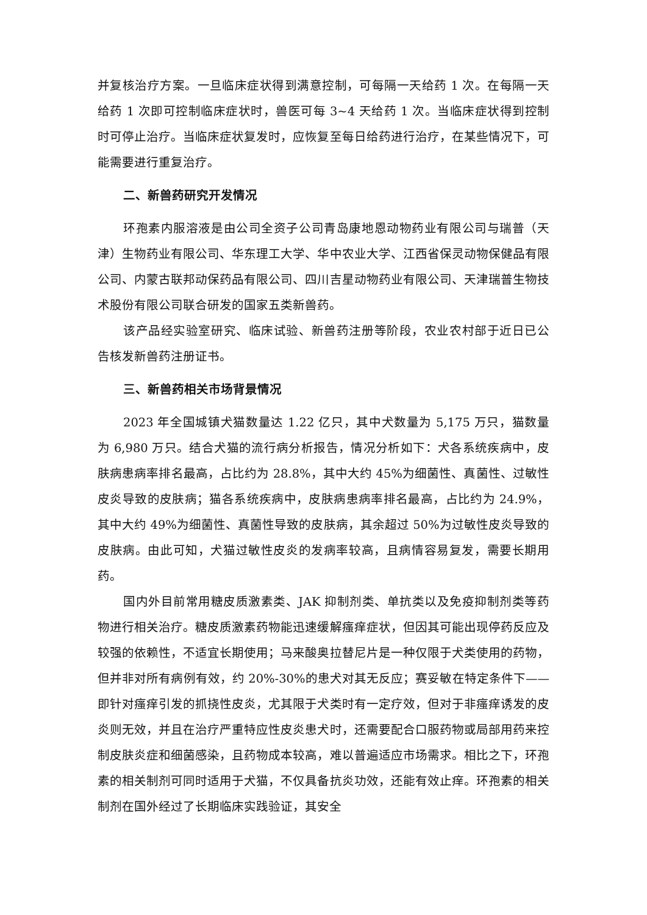并复核治疗方案。一旦临床症状得到满意控制，可每隔一天给药 1 次。在每隔一天给药 1 次即可控制临床症状时，兽医可每 3~4 天给药 1 次。当临床症状得到控制时可停止治疗。当临床症状复发时，应恢复至每日给药进行治疗，在某些情况下，可能需要进行重复治疗。
二、新兽药研究开发情况
环孢素内服溶液是由公司全资子公司青岛康地恩动物药业有限公司与瑞普（天津）生物药业有限公司、华东理工大学、华中农业大学、江西省保灵动物保健品有限公司、内蒙古联邦动保药品有限公司、四川吉星动物药业有限公司、天津瑞普生物技术股份有限公司联合研发的国家五类新兽药。
该产品经实验室研究、临床试验、新兽药注册等阶段，农业农村部于近日已公告核发新兽药注册证书。
三、新兽药相关市场背景情况
2023 年全国城镇犬猫数量达 1.22 亿只，其中犬数量为 5,175 万只，猫数量为 6,980 万只。结合犬猫的流行病分析报告，情况分析如下：犬各系统疾病中，皮肤病患病率排名最高，占比约为 28.8%，其中大约 45%为细菌性、真菌性、过敏性皮炎导致的皮肤病；猫各系统疾病中，皮肤病患病率排名最高，占比约为 24.9%，其中大约 49%为细菌性、真菌性导致的皮肤病，其余超过 50%为过敏性皮炎导致的皮肤病。由此可知，犬猫过敏性皮炎的发病率较高，且病情容易复发，需要长期用药。
国内外目前常用糖皮质激素类、JAK 抑制剂类、单抗类以及免疫抑制剂类等药物进行相关治疗。糖皮质激素药物能迅速缓解瘙痒症状，但因其可能出现停药反应及较强的依赖性，不适宜长期使用；马来酸奥拉替尼片是一种仅限于犬类使用的药物，但并非对所有病例有效，约 20%-30%的患犬对其无反应；赛妥敏在特定条件下——即针对瘙痒引发的抓挠性皮炎，尤其限于犬类时有一定疗效，但对于非瘙痒诱发的皮炎则无效，并且在治疗严重特应性皮炎患犬时，还需要配合口服药物或局部用药来控制皮肤炎症和细菌感染，且药物成本较高，难以普遍适应市场需求。相比之下，环孢素的相关制剂可同时适用于犬猫，不仅具备抗炎功效，还能有效止痒。环孢素的相关制剂在国外经过了长期临床实践验证，其安全